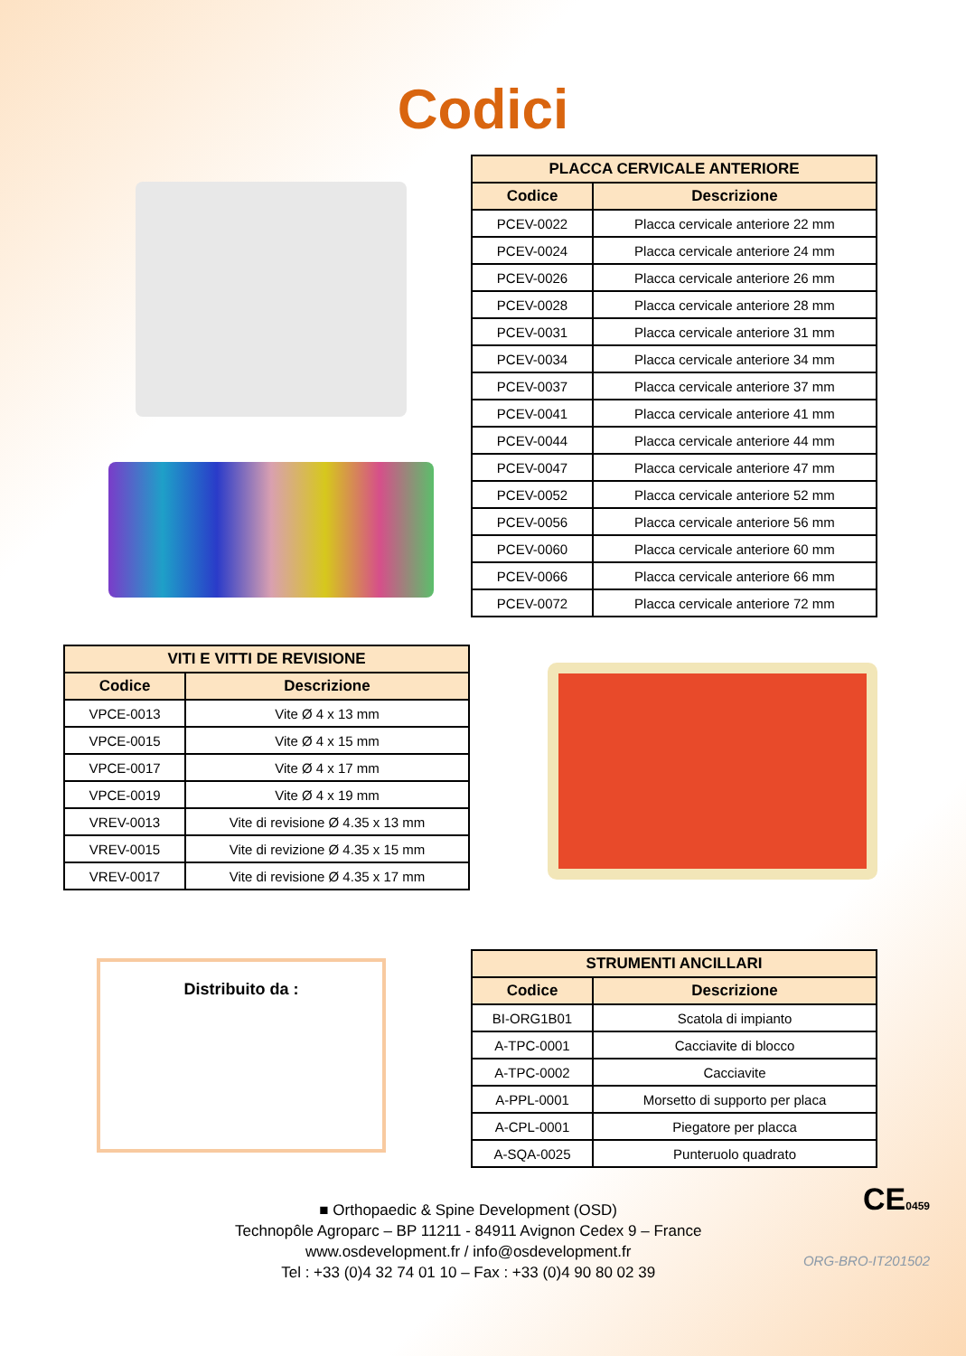Codici
| PLACCA CERVICALE ANTERIORE | |
| --- | --- |
| Codice | Descrizione |
| PCEV-0022 | Placca cervicale anteriore 22 mm |
| PCEV-0024 | Placca cervicale anteriore 24 mm |
| PCEV-0026 | Placca cervicale anteriore 26 mm |
| PCEV-0028 | Placca cervicale anteriore 28 mm |
| PCEV-0031 | Placca cervicale anteriore 31 mm |
| PCEV-0034 | Placca cervicale anteriore 34 mm |
| PCEV-0037 | Placca cervicale anteriore 37 mm |
| PCEV-0041 | Placca cervicale anteriore 41 mm |
| PCEV-0044 | Placca cervicale anteriore 44 mm |
| PCEV-0047 | Placca cervicale anteriore 47 mm |
| PCEV-0052 | Placca cervicale anteriore 52 mm |
| PCEV-0056 | Placca cervicale anteriore 56 mm |
| PCEV-0060 | Placca cervicale anteriore 60 mm |
| PCEV-0066 | Placca cervicale anteriore 66 mm |
| PCEV-0072 | Placca cervicale anteriore 72 mm |
| VITI E VITTI DE REVISIONE | |
| --- | --- |
| Codice | Descrizione |
| VPCE-0013 | Vite Ø 4 x 13 mm |
| VPCE-0015 | Vite Ø 4 x 15 mm |
| VPCE-0017 | Vite Ø 4 x 17 mm |
| VPCE-0019 | Vite Ø 4 x 19 mm |
| VREV-0013 | Vite di revisione Ø 4.35 x 13 mm |
| VREV-0015 | Vite di revizione Ø 4.35 x 15 mm |
| VREV-0017 | Vite di revisione Ø 4.35 x 17 mm |
Distribuito da :
| STRUMENTI ANCILLARI | |
| --- | --- |
| Codice | Descrizione |
| BI-ORG1B01 | Scatola di impianto |
| A-TPC-0001 | Cacciavite di blocco |
| A-TPC-0002 | Cacciavite |
| A-PPL-0001 | Morsetto di supporto per placa |
| A-CPL-0001 | Piegatore per placca |
| A-SQA-0025 | Punteruolo quadrato |
■ Orthopaedic & Spine Development (OSD)
Technopôle Agroparc – BP 11211 - 84911 Avignon Cedex 9 – France
www.osdevelopment.fr / info@osdevelopment.fr
Tel : +33 (0)4 32 74 01 10 – Fax : +33 (0)4 90 80 02 39
CE0459
ORG-BRO-IT201502